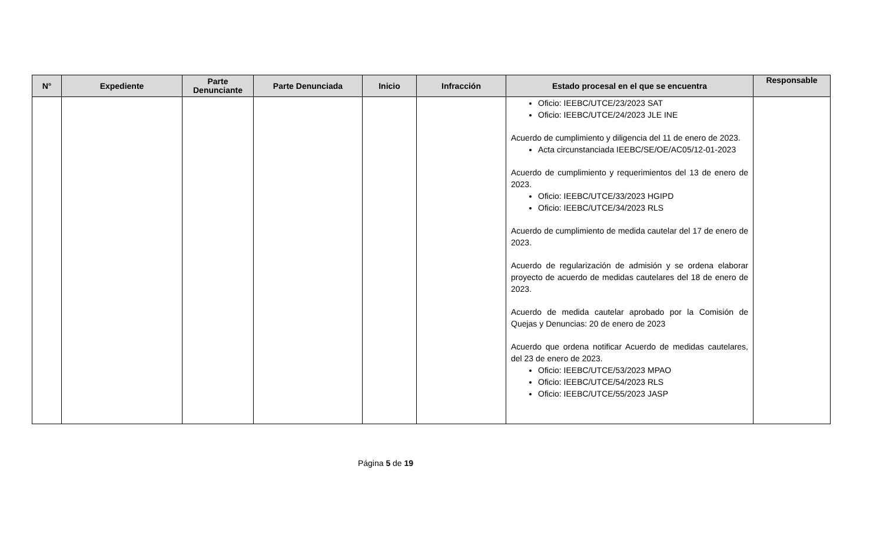| N° | Expediente | Parte Denunciante | Parte Denunciada | Inicio | Infracción | Estado procesal en el que se encuentra | Responsable |
| --- | --- | --- | --- | --- | --- | --- | --- |
| | | | | | | Oficio: IEEBC/UTCE/23/2023 SAT Oficio: IEEBC/UTCE/24/2023 JLE INE Acuerdo de cumplimiento y diligencia del 11 de enero de 2023. Acta circunstanciada IEEBC/SE/OE/AC05/12-01-2023 Acuerdo de cumplimiento y requerimientos del 13 de enero de 2023. Oficio: IEEBC/UTCE/33/2023 HGIPD Oficio: IEEBC/UTCE/34/2023 RLS Acuerdo de cumplimiento de medida cautelar del 17 de enero de 2023. Acuerdo de regularización de admisión y se ordena elaborar proyecto de acuerdo de medidas cautelares del 18 de enero de 2023. Acuerdo de medida cautelar aprobado por la Comisión de Quejas y Denuncias: 20 de enero de 2023 Acuerdo que ordena notificar Acuerdo de medidas cautelares, del 23 de enero de 2023. Oficio: IEEBC/UTCE/53/2023 MPAO Oficio: IEEBC/UTCE/54/2023 RLS Oficio: IEEBC/UTCE/55/2023 JASP | |
Página 5 de 19